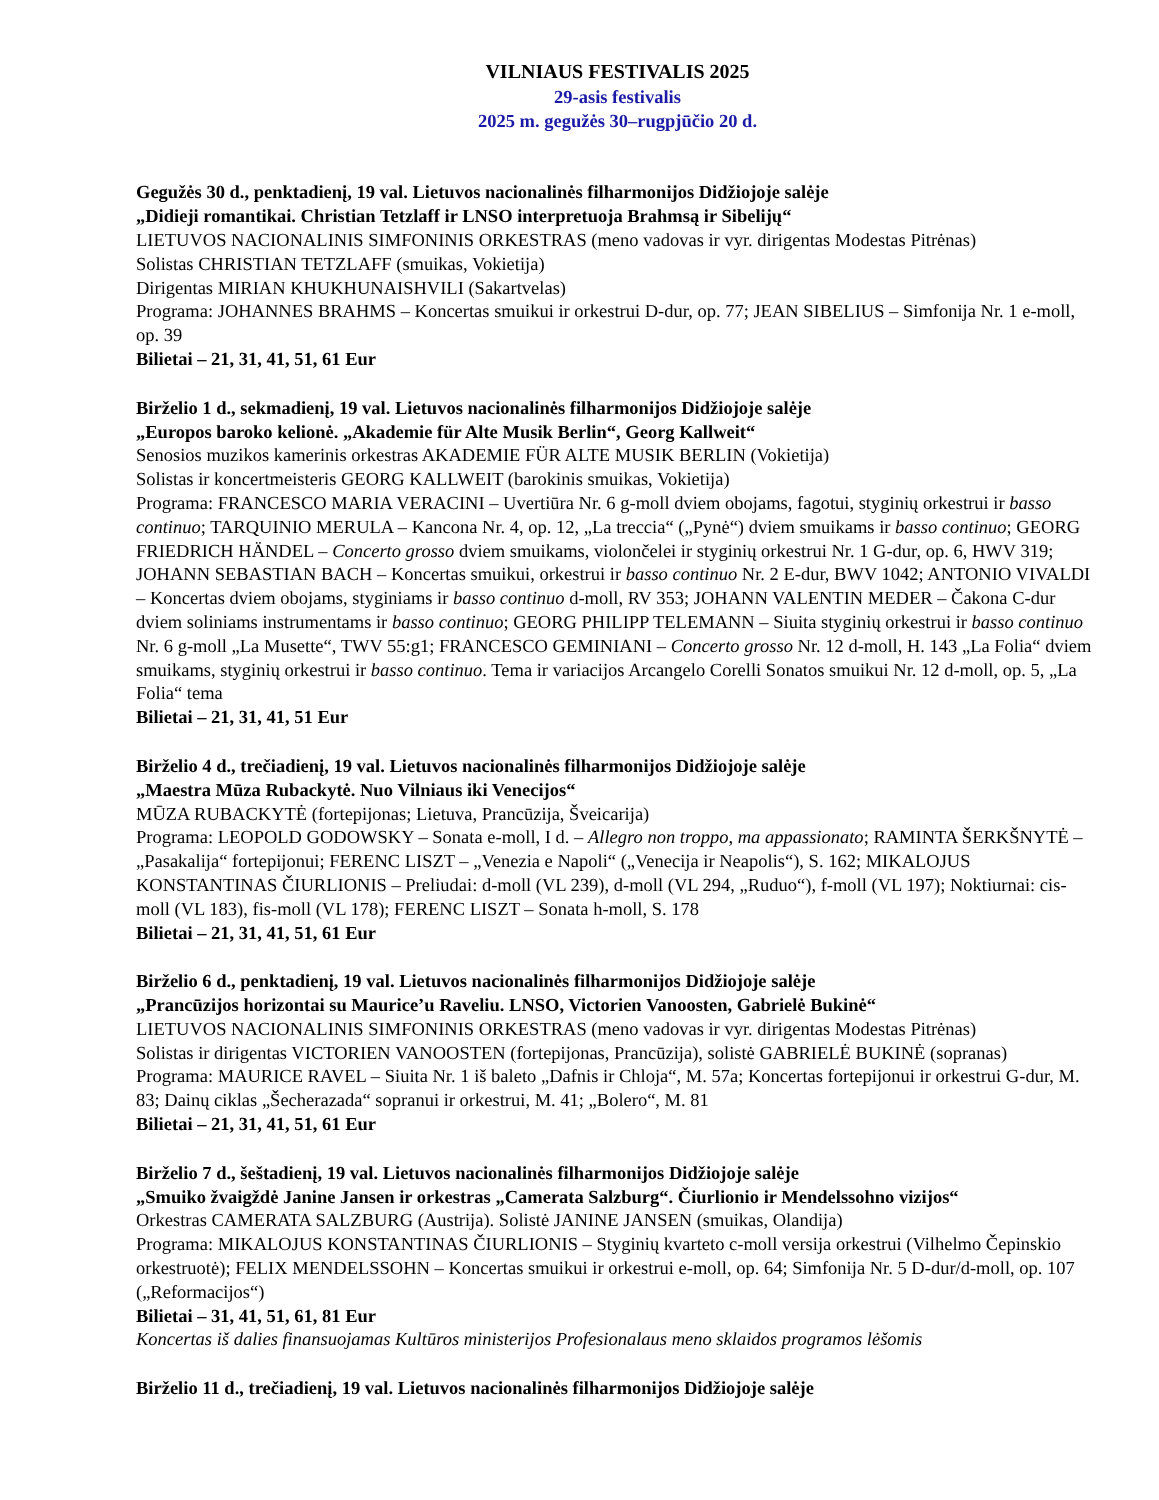VILNIAUS FESTIVALIS 2025
29-asis festivalis
2025 m. gegužės 30–rugpjūčio 20 d.
Gegužės 30 d., penktadienį, 19 val. Lietuvos nacionalinės filharmonijos Didžiojoje salėje
„Didieji romantikai. Christian Tetzlaff ir LNSO interpretuoja Brahmsą ir Sibelijų“
LIETUVOS NACIONALINIS SIMFONINIS ORKESTRAS (meno vadovas ir vyr. dirigentas Modestas Pitrėnas)
Solistas CHRISTIAN TETZLAFF (smuikas, Vokietija)
Dirigentas MIRIAN KHUKHUNAISHVILI (Sakartvelas)
Programa: JOHANNES BRAHMS – Koncertas smuikui ir orkestrui D-dur, op. 77; JEAN SIBELIUS – Simfonija Nr. 1 e-moll, op. 39
Bilietai – 21, 31, 41, 51, 61 Eur
Birželio 1 d., sekmadienį, 19 val. Lietuvos nacionalinės filharmonijos Didžiojoje salėje
„Europos baroko kelionė. „Akademie für Alte Musik Berlin“, Georg Kallweit“
Senosios muzikos kamerinis orkestras AKADEMIE FÜR ALTE MUSIK BERLIN (Vokietija)
Solistas ir koncertmeisteris GEORG KALLWEIT (barokinis smuikas, Vokietija)
Programa: FRANCESCO MARIA VERACINI – Uvertiūra Nr. 6 g-moll dviem obojams, fagotui, styginių orkestrui ir basso continuo; TARQUINIO MERULA – Kancona Nr. 4, op. 12, „La treccia“ („Pynė“) dviem smuikams ir basso continuo; GEORG FRIEDRICH HÄNDEL – Concerto grosso dviem smuikams, violončelei ir styginių orkestrui Nr. 1 G-dur, op. 6, HWV 319; JOHANN SEBASTIAN BACH – Koncertas smuikui, orkestrui ir basso continuo Nr. 2 E-dur, BWV 1042; ANTONIO VIVALDI – Koncertas dviem obojams, styginiams ir basso continuo d-moll, RV 353; JOHANN VALENTIN MEDER – Čakona C-dur dviem soliniams instrumentams ir basso continuo; GEORG PHILIPP TELEMANN – Siuita styginių orkestrui ir basso continuo Nr. 6 g-moll „La Musette“, TWV 55:g1; FRANCESCO GEMINIANI – Concerto grosso Nr. 12 d-moll, H. 143 „La Folia“ dviem smuikams, styginių orkestrui ir basso continuo. Tema ir variacijos Arcangelo Corelli Sonatos smuikui Nr. 12 d-moll, op. 5, „La Folia“ tema
Bilietai – 21, 31, 41, 51 Eur
Birželio 4 d., trečiadienį, 19 val. Lietuvos nacionalinės filharmonijos Didžiojoje salėje
„Maestra Mūza Rubackytė. Nuo Vilniaus iki Venecijos“
MŪZA RUBACKYTĖ (fortepijonas; Lietuva, Prancūzija, Šveicarija)
Programa: LEOPOLD GODOWSKY – Sonata e-moll, I d. – Allegro non troppo, ma appassionato; RAMINTA ŠERKŠNYTĖ – „Pasakalija“ fortepijonui; FERENC LISZT – „Venezia e Napoli“ („Venecija ir Neapolis“), S. 162; MIKALOJUS KONSTANTINAS ČIURLIONIS – Preliudai: d-moll (VL 239), d-moll (VL 294, „Ruduo“), f-moll (VL 197); Noktiurnai: cis-moll (VL 183), fis-moll (VL 178); FERENC LISZT – Sonata h-moll, S. 178
Bilietai – 21, 31, 41, 51, 61 Eur
Birželio 6 d., penktadienį, 19 val. Lietuvos nacionalinės filharmonijos Didžiojoje salėje
„Prancūzijos horizontai su Maurice’u Raveliu. LNSO, Victorien Vanoosten, Gabrielė Bukinė“
LIETUVOS NACIONALINIS SIMFONINIS ORKESTRAS (meno vadovas ir vyr. dirigentas Modestas Pitrėnas)
Solistas ir dirigentas VICTORIEN VANOOSTEN (fortepijonas, Prancūzija), solistė GABRIELĖ BUKINĖ (sopranas)
Programa: MAURICE RAVEL – Siuita Nr. 1 iš baleto „Dafnis ir Chloja“, M. 57a; Koncertas fortepijonui ir orkestrui G-dur, M. 83; Dainų ciklas „Šecherazada“ sopranui ir orkestrui, M. 41; „Bolero“, M. 81
Bilietai – 21, 31, 41, 51, 61 Eur
Birželio 7 d., šeštadienį, 19 val. Lietuvos nacionalinės filharmonijos Didžiojoje salėje
„Smuiko žvaigždė Janine Jansen ir orkestras „Camerata Salzburg“. Čiurlionio ir Mendelssohno vizijos“
Orkestras CAMERATA SALZBURG (Austrija). Solistė JANINE JANSEN (smuikas, Olandija)
Programa: MIKALOJUS KONSTANTINAS ČIURLIONIS – Styginių kvarteto c-moll versija orkestrui (Vilhelmo Čepinskio orkestruotė); FELIX MENDELSSOHN – Koncertas smuikui ir orkestrui e-moll, op. 64; Simfonija Nr. 5 D-dur/d-moll, op. 107 („Reformacijos“)
Bilietai – 31, 41, 51, 61, 81 Eur
Koncertas iš dalies finansuojamas Kultūros ministerijos Profesionalaus meno sklaidos programos lėšomis
Birželio 11 d., trečiadienį, 19 val. Lietuvos nacionalinės filharmonijos Didžiojoje salėje